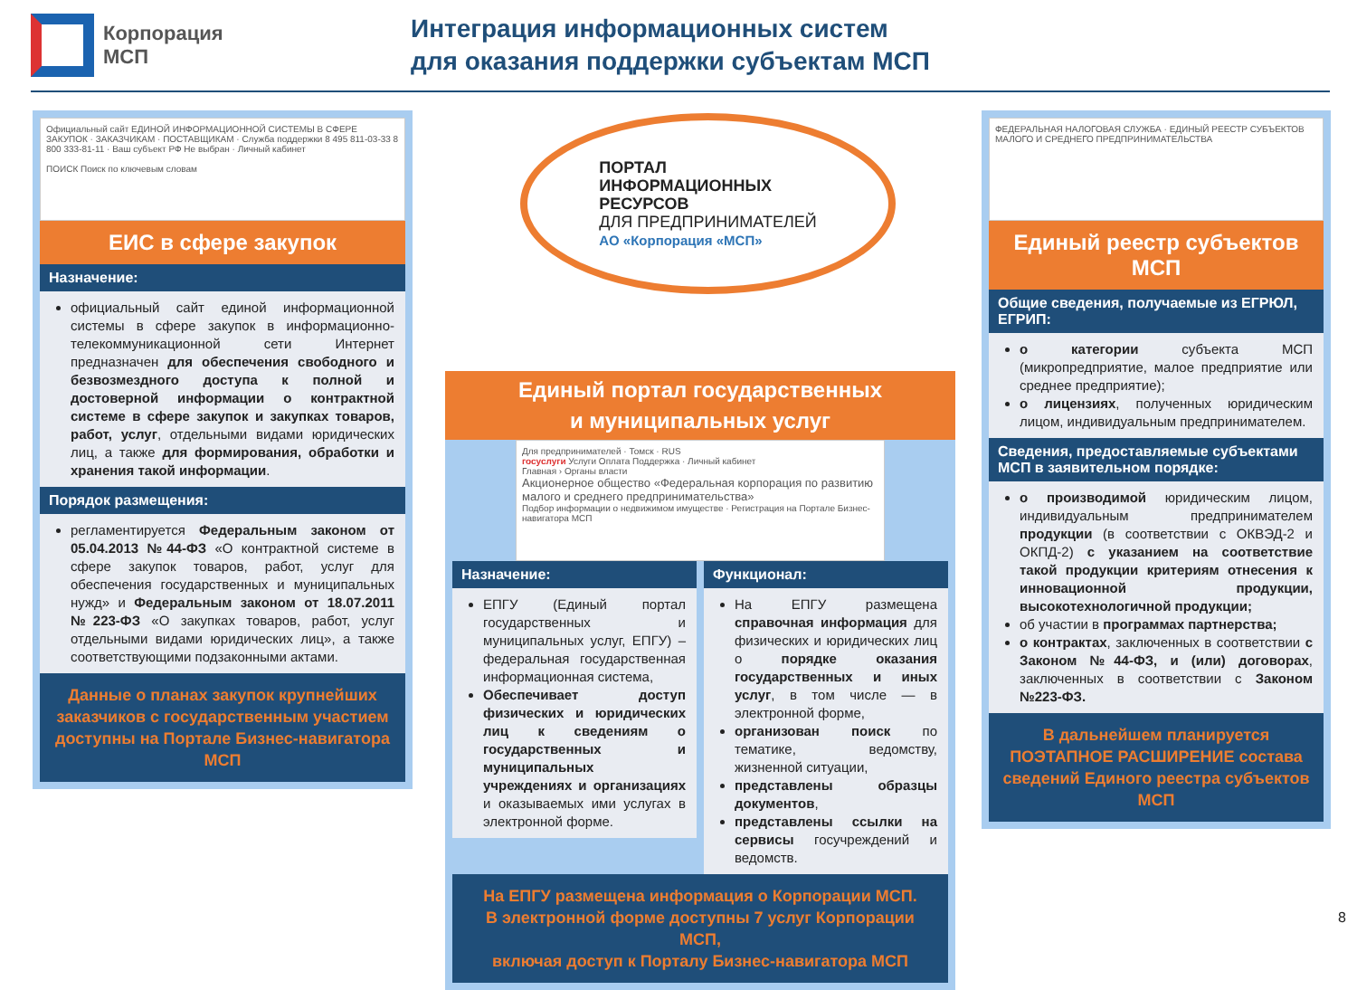Корпорация
МСП
Интеграция информационных систем
для оказания поддержки субъектам МСП
Официальный сайт ЕДИНОЙ ИНФОРМАЦИОННОЙ СИСТЕМЫ В СФЕРЕ ЗАКУПОК · ЗАКАЗЧИКАМ · ПОСТАВЩИКАМ · Служба поддержки 8 495 811-03-33 8 800 333-81-11 · Ваш субъект РФ Не выбран · Личный кабинет
ПОИСК Поиск по ключевым словам
ЕИС в сфере закупок
Назначение:
официальный сайт единой информационной системы в сфере закупок в информационно-телекоммуникационной сети Интернет предназначен для обеспечения свободного и безвозмездного доступа к полной и достоверной информации о контрактной системе в сфере закупок и закупках товаров, работ, услуг, отдельными видами юридических лиц, а также для формирования, обработки и хранения такой информации.
Порядок размещения:
регламентируется Федеральным законом от 05.04.2013 №44-ФЗ «О контрактной системе в сфере закупок товаров, работ, услуг для обеспечения государственных и муниципальных нужд» и Федеральным законом от 18.07.2011 №223-ФЗ «О закупках товаров, работ, услуг отдельными видами юридических лиц», а также соответствующими подзаконными актами.
Данные о планах закупок крупнейших заказчиков с государственным участием доступны на Портале Бизнес-навигатора МСП
ПОРТАЛ
ИНФОРМАЦИОННЫХ
РЕСУРСОВ
ДЛЯ ПРЕДПРИНИМАТЕЛЕЙ
АО «Корпорация «МСП»
Единый портал государственных
и муниципальных услуг
Для предпринимателей · Томск · RUS
госуслуги Услуги Оплата Поддержка · Личный кабинет
Главная › Органы власти
Акционерное общество «Федеральная корпорация по развитию малого и среднего предпринимательства»
Подбор информации о недвижимом имуществе · Регистрация на Портале Бизнес-навигатора МСП
Назначение:
ЕПГУ (Единый портал государственных и муниципальных услуг, ЕПГУ) – федеральная государственная информационная система,
Обеспечивает доступ физических и юридических лиц к сведениям о государственных и муниципальных учреждениях и организациях и оказываемых ими услугах в электронной форме.
Функционал:
На ЕПГУ размещена справочная информация для физических и юридических лиц о порядке оказания государственных и иных услуг, в том числе — в электронной форме,
организован поиск по тематике, ведомству, жизненной ситуации,
представлены образцы документов,
представлены ссылки на сервисы госучреждений и ведомств.
На ЕПГУ размещена информация о Корпорации МСП.
В электронной форме доступны 7 услуг Корпорации МСП,
включая доступ к Порталу Бизнес-навигатора МСП
ФЕДЕРАЛЬНАЯ НАЛОГОВАЯ СЛУЖБА · ЕДИНЫЙ РЕЕСТР СУБЪЕКТОВ МАЛОГО И СРЕДНЕГО ПРЕДПРИНИМАТЕЛЬСТВА
Единый реестр субъектов МСП
Общие сведения, получаемые из ЕГРЮЛ, ЕГРИП:
о категории субъекта МСП (микропредприятие, малое предприятие или среднее предприятие);
о лицензиях, полученных юридическим лицом, индивидуальным предпринимателем.
Сведения, предоставляемые субъектами МСП в заявительном порядке:
о производимой юридическим лицом, индивидуальным предпринимателем продукции (в соответствии с ОКВЭД-2 и ОКПД-2) с указанием на соответствие такой продукции критериям отнесения к инновационной продукции, высокотехнологичной продукции;
об участии в программах партнерства;
о контрактах, заключенных в соответствии с Законом №44-ФЗ, и (или) договорах, заключенных в соответствии с Законом №223-ФЗ.
В дальнейшем планируется ПОЭТАПНОЕ РАСШИРЕНИЕ состава сведений Единого реестра субъектов МСП
8